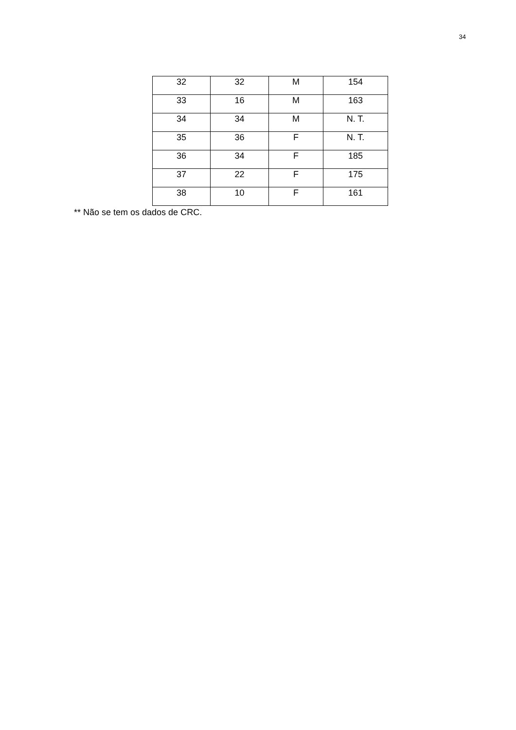34
| 32 | 32 | M | 154 |
| 33 | 16 | M | 163 |
| 34 | 34 | M | N. T. |
| 35 | 36 | F | N. T. |
| 36 | 34 | F | 185 |
| 37 | 22 | F | 175 |
| 38 | 10 | F | 161 |
** Não se tem os dados de CRC.